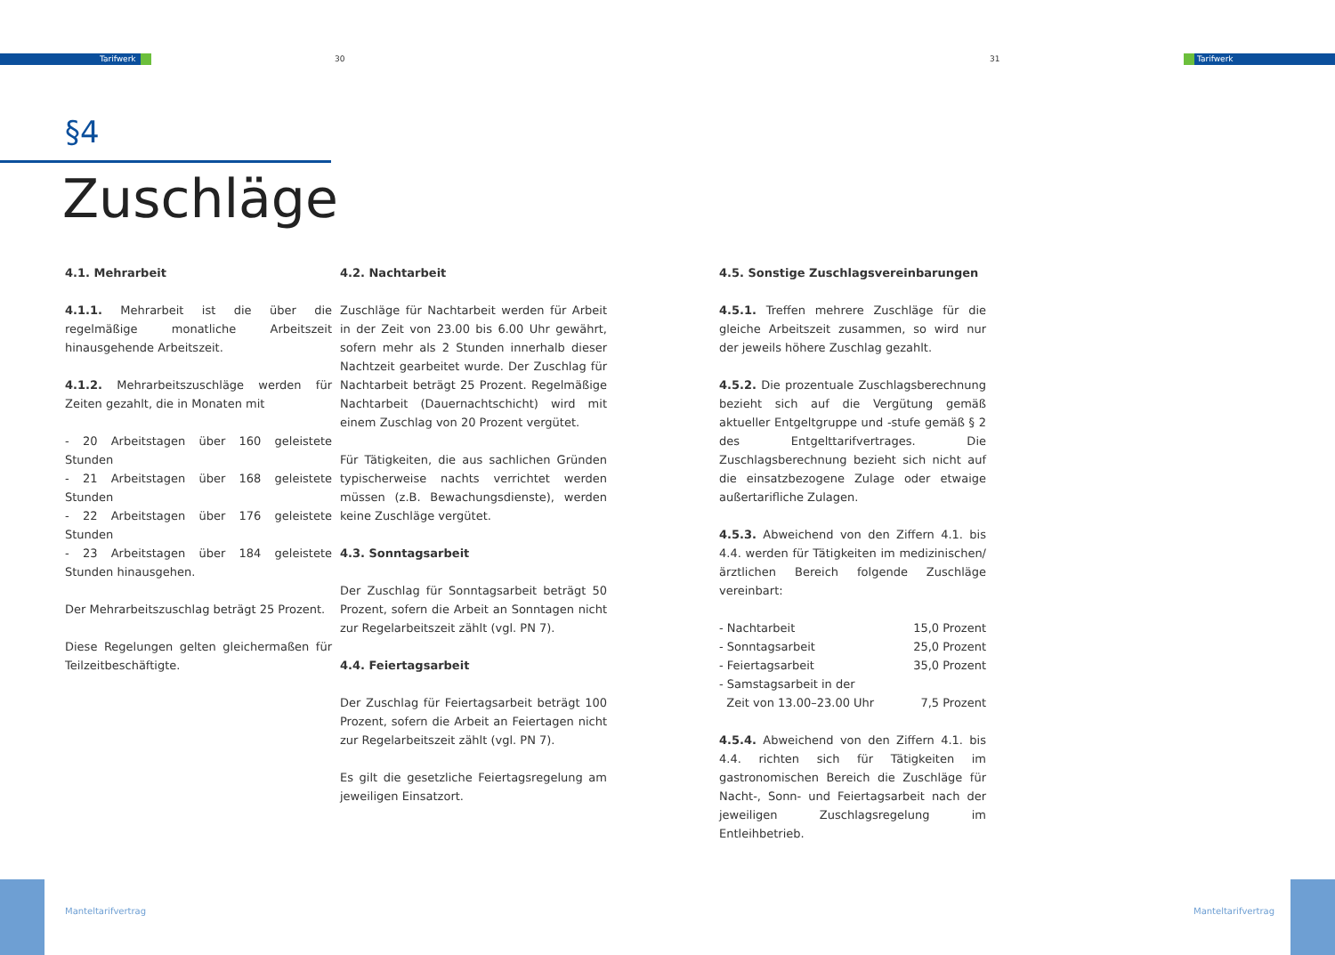Tarifwerk 30 31 Tarifwerk
§4
Zuschläge
4.1. Mehrarbeit
4.1.1. Mehrarbeit ist die über die regelmäßige monatliche Arbeitszeit hinausgehende Arbeitszeit.
4.1.2. Mehrarbeitszuschläge werden für Zeiten gezahlt, die in Monaten mit
- 20 Arbeitstagen über 160 geleistete Stunden
- 21 Arbeitstagen über 168 geleistete Stunden
- 22 Arbeitstagen über 176 geleistete Stunden
- 23 Arbeitstagen über 184 geleistete Stunden hinausgehen.
Der Mehrarbeitszuschlag beträgt 25 Prozent.
Diese Regelungen gelten gleichermaßen für Teilzeitbeschäftigte.
4.2. Nachtarbeit
Zuschläge für Nachtarbeit werden für Arbeit in der Zeit von 23.00 bis 6.00 Uhr gewährt, sofern mehr als 2 Stunden innerhalb dieser Nachtzeit gearbeitet wurde. Der Zuschlag für Nachtarbeit beträgt 25 Prozent. Regelmäßige Nachtarbeit (Dauernachtschicht) wird mit einem Zuschlag von 20 Prozent vergütet.
Für Tätigkeiten, die aus sachlichen Gründen typischerweise nachts verrichtet werden müssen (z.B. Bewachungsdienste), werden keine Zuschläge vergütet.
4.3. Sonntagsarbeit
Der Zuschlag für Sonntagsarbeit beträgt 50 Prozent, sofern die Arbeit an Sonntagen nicht zur Regelarbeitszeit zählt (vgl. PN 7).
4.4. Feiertagsarbeit
Der Zuschlag für Feiertagsarbeit beträgt 100 Prozent, sofern die Arbeit an Feiertagen nicht zur Regelarbeitszeit zählt (vgl. PN 7).
Es gilt die gesetzliche Feiertagsregelung am jeweiligen Einsatzort.
4.5. Sonstige Zuschlagsvereinbarungen
4.5.1. Treffen mehrere Zuschläge für die gleiche Arbeitszeit zusammen, so wird nur der jeweils höhere Zuschlag gezahlt.
4.5.2. Die prozentuale Zuschlagsberechnung bezieht sich auf die Vergütung gemäß aktueller Entgeltgruppe und -stufe gemäß § 2 des Entgelttarifvertrages. Die Zuschlagsberechnung bezieht sich nicht auf die einsatzbezogene Zulage oder etwaige außertarifliche Zulagen.
4.5.3. Abweichend von den Ziffern 4.1. bis 4.4. werden für Tätigkeiten im medizinischen/ärztlichen Bereich folgende Zuschläge vereinbart:
| - Nachtarbeit | 15,0 Prozent |
| - Sonntagsarbeit | 25,0 Prozent |
| - Feiertagsarbeit | 35,0 Prozent |
| - Samstagsarbeit in der Zeit von 13.00–23.00 Uhr | 7,5 Prozent |
4.5.4. Abweichend von den Ziffern 4.1. bis 4.4. richten sich für Tätigkeiten im gastronomischen Bereich die Zuschläge für Nacht-, Sonn- und Feiertagsarbeit nach der jeweiligen Zuschlagsregelung im Entleihbetrieb.
Manteltarifvertrag Manteltarifvertrag